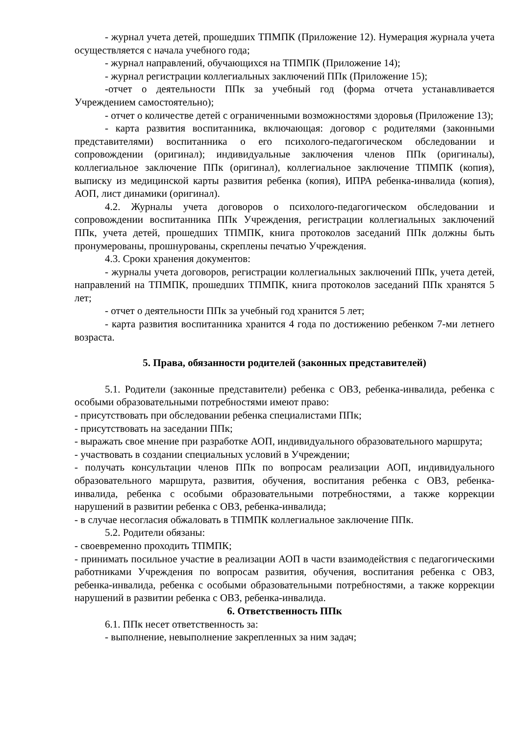- журнал учета детей, прошедших ТПМПК (Приложение 12). Нумерация журнала учета осуществляется с начала учебного года;
- журнал направлений, обучающихся на ТПМПК (Приложение 14);
- журнал регистрации коллегиальных заключений ППк (Приложение 15);
-отчет о деятельности ППк за учебный год (форма отчета устанавливается Учреждением самостоятельно);
- отчет о количестве детей с ограниченными возможностями здоровья (Приложение 13);
- карта развития воспитанника, включающая: договор с родителями (законными представителями) воспитанника о его психолого-педагогическом обследовании и сопровождении (оригинал); индивидуальные заключения членов ППк (оригиналы), коллегиальное заключение ППк (оригинал), коллегиальное заключение ТПМПК (копия), выписку из медицинской карты развития ребенка (копия), ИПРА ребенка-инвалида (копия), АОП, лист динамики (оригинал).
4.2. Журналы учета договоров о психолого-педагогическом обследовании и сопровождении воспитанника ППк Учреждения, регистрации коллегиальных заключений ППк, учета детей, прошедших ТПМПК, книга протоколов заседаний ППк должны быть пронумерованы, прошнурованы, скреплены печатью Учреждения.
4.3. Сроки хранения документов:
- журналы учета договоров, регистрации коллегиальных заключений ППк, учета детей, направлений на ТПМПК, прошедших ТПМПК, книга протоколов заседаний ППк хранятся 5 лет;
- отчет о деятельности ППк за учебный год хранится 5 лет;
- карта развития воспитанника хранится 4 года по достижению ребенком 7-ми летнего возраста.
5. Права, обязанности родителей (законных представителей)
5.1. Родители (законные представители) ребенка с ОВЗ, ребенка-инвалида, ребенка с особыми образовательными потребностями имеют право:
- присутствовать при обследовании ребенка специалистами ППк;
- присутствовать на заседании ППк;
- выражать свое мнение при разработке АОП, индивидуального образовательного маршрута;
- участвовать в создании специальных условий в Учреждении;
- получать консультации членов ППк по вопросам реализации АОП, индивидуального образовательного маршрута, развития, обучения, воспитания ребенка с ОВЗ, ребенка-инвалида, ребенка с особыми образовательными потребностями, а также коррекции нарушений в развитии ребенка с ОВЗ, ребенка-инвалида;
- в случае несогласия обжаловать в ТПМПК коллегиальное заключение ППк.
5.2. Родители обязаны:
- своевременно проходить ТПМПК;
- принимать посильное участие в реализации АОП в части взаимодействия с педагогическими работниками Учреждения по вопросам развития, обучения, воспитания ребенка с ОВЗ, ребенка-инвалида, ребенка с особыми образовательными потребностями, а также коррекции нарушений в развитии ребенка с ОВЗ, ребенка-инвалида.
6. Ответственность ППк
6.1. ППк несет ответственность за:
- выполнение, невыполнение закрепленных за ним задач;